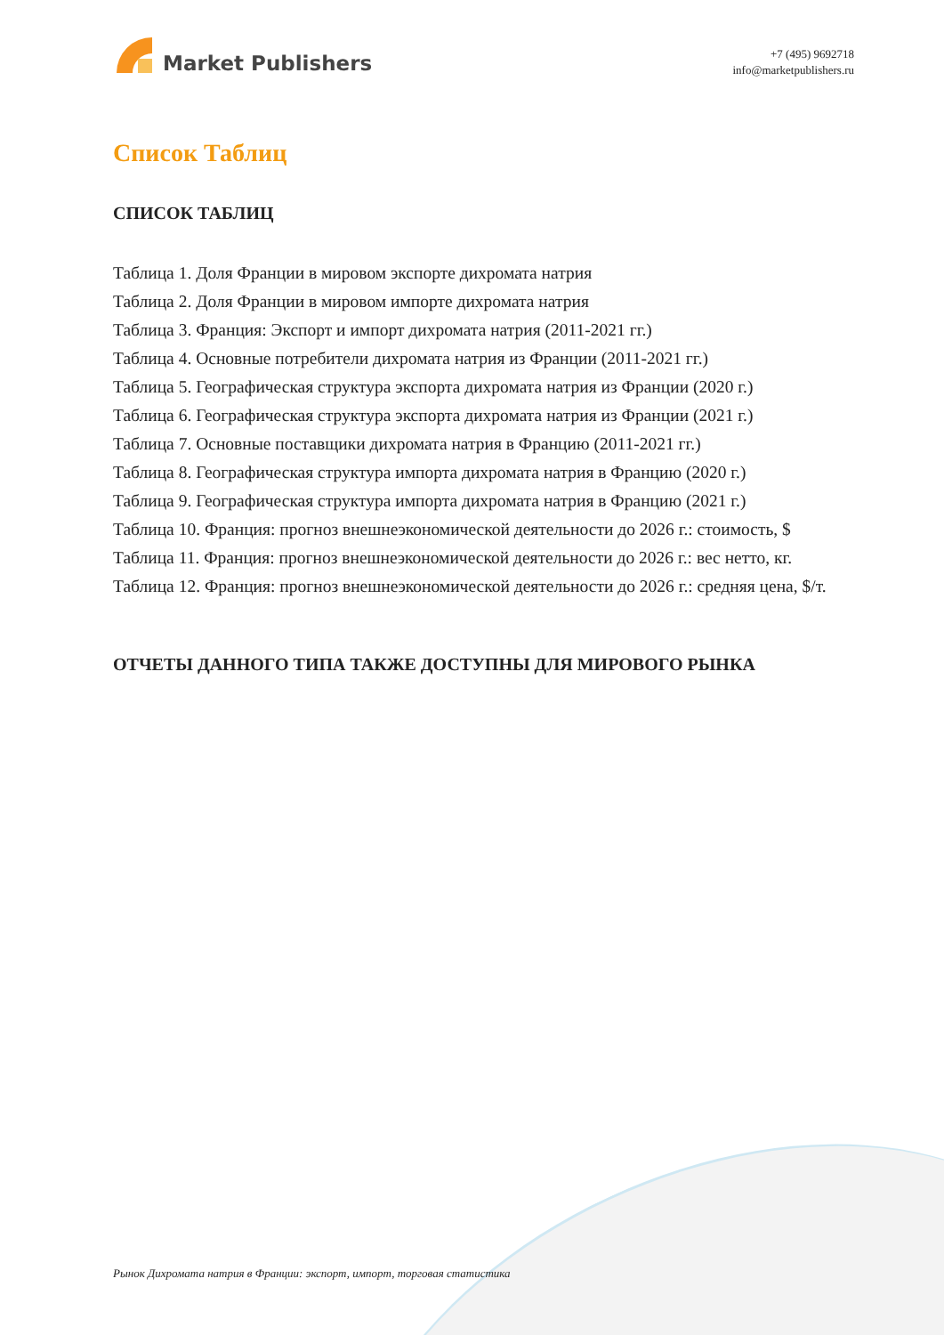Market Publishers
+7 (495) 9692718
info@marketpublishers.ru
Список Таблиц
СПИСОК ТАБЛИЦ
Таблица 1. Доля Франции в мировом экспорте дихромата натрия
Таблица 2. Доля Франции в мировом импорте дихромата натрия
Таблица 3. Франция: Экспорт и импорт дихромата натрия (2011-2021 гг.)
Таблица 4. Основные потребители дихромата натрия из Франции (2011-2021 гг.)
Таблица 5. Географическая структура экспорта дихромата натрия из Франции (2020 г.)
Таблица 6. Географическая структура экспорта дихромата натрия из Франции (2021 г.)
Таблица 7. Основные поставщики дихромата натрия в Францию (2011-2021 гг.)
Таблица 8. Географическая структура импорта дихромата натрия в Францию (2020 г.)
Таблица 9. Географическая структура импорта дихромата натрия в Францию (2021 г.)
Таблица 10. Франция: прогноз внешнеэкономической деятельности до 2026 г.: стоимость, $
Таблица 11. Франция: прогноз внешнеэкономической деятельности до 2026 г.: вес нетто, кг.
Таблица 12. Франция: прогноз внешнеэкономической деятельности до 2026 г.: средняя цена, $/т.
ОТЧЕТЫ ДАННОГО ТИПА ТАКЖЕ ДОСТУПНЫ ДЛЯ МИРОВОГО РЫНКА
Рынок Дихромата натрия в Франции: экспорт, импорт, торговая статистика